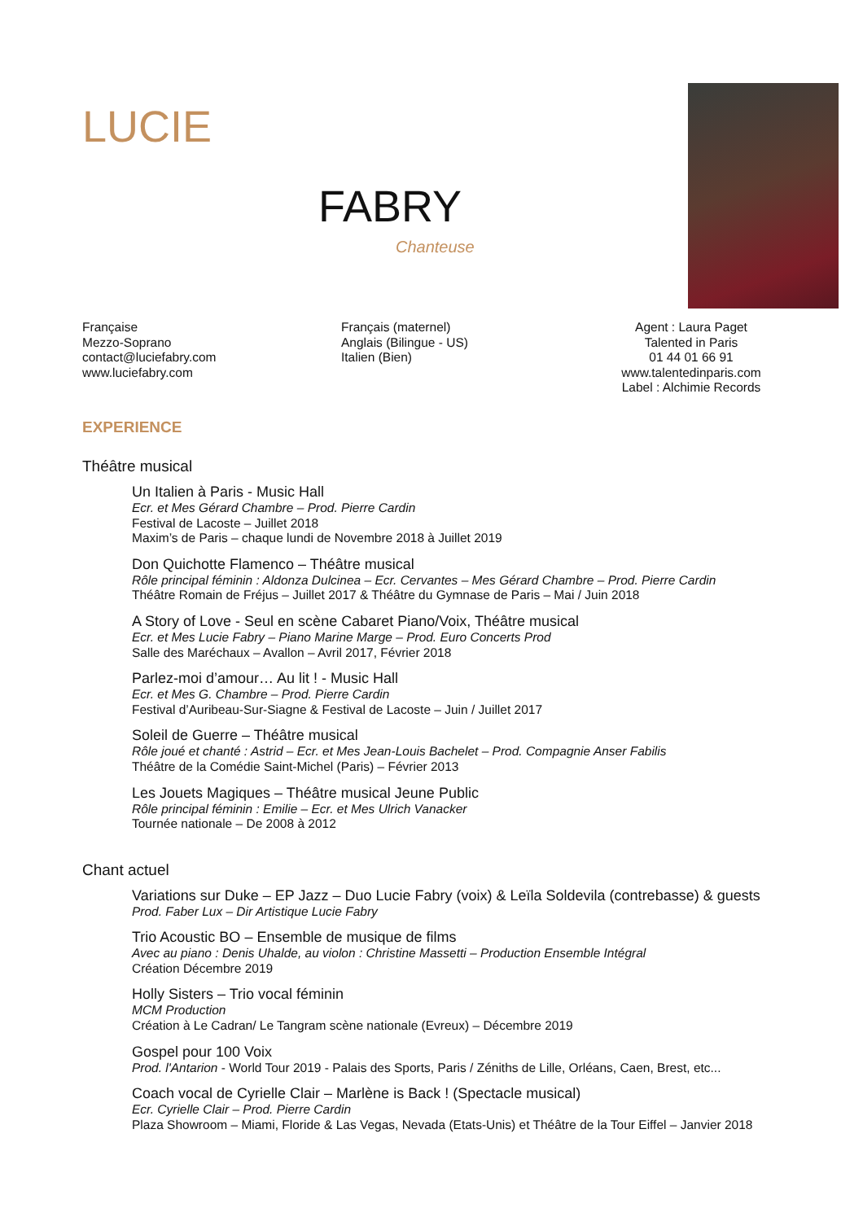LUCIE
FABRY
Chanteuse
Française
Mezzo-Soprano
contact@luciefabry.com
www.luciefabry.com
Français (maternel)
Anglais (Bilingue - US)
Italien (Bien)
Agent : Laura Paget
Talented in Paris
01 44 01 66 91
www.talentedinparis.com
Label : Alchimie Records
EXPERIENCE
Théâtre musical
Un Italien à Paris - Music Hall
Ecr. et Mes Gérard Chambre – Prod. Pierre Cardin
Festival de Lacoste – Juillet 2018
Maxim’s de Paris – chaque lundi de Novembre 2018 à Juillet 2019
Don Quichotte Flamenco – Théâtre musical
Rôle principal féminin : Aldonza Dulcinea – Ecr. Cervantes – Mes Gérard Chambre – Prod. Pierre Cardin
Théâtre Romain de Fréjus – Juillet 2017 & Théâtre du Gymnase de Paris – Mai / Juin 2018
A Story of Love - Seul en scène Cabaret Piano/Voix, Théâtre musical
Ecr. et Mes Lucie Fabry – Piano Marine Marge – Prod. Euro Concerts Prod
Salle des Maréchaux – Avallon – Avril 2017, Février 2018
Parlez-moi d’amour… Au lit ! - Music Hall
Ecr. et Mes G. Chambre – Prod. Pierre Cardin
Festival d’Auribeau-Sur-Siagne & Festival de Lacoste – Juin / Juillet 2017
Soleil de Guerre – Théâtre musical
Rôle joué et chanté : Astrid – Ecr. et Mes Jean-Louis Bachelet – Prod. Compagnie Anser Fabilis
Théâtre de la Comédie Saint-Michel (Paris) – Février 2013
Les Jouets Magiques – Théâtre musical Jeune Public
Rôle principal féminin : Emilie – Ecr. et Mes Ulrich Vanacker
Tournée nationale – De 2008 à 2012
Chant actuel
Variations sur Duke – EP Jazz – Duo Lucie Fabry (voix) & Leïla Soldevila (contrebasse) & guests
Prod. Faber Lux – Dir Artistique Lucie Fabry
Trio Acoustic BO – Ensemble de musique de films
Avec au piano : Denis Uhalde, au violon : Christine Massetti – Production Ensemble Intégral
Création Décembre 2019
Holly Sisters – Trio vocal féminin
MCM Production
Création à Le Cadran/ Le Tangram scène nationale (Evreux) – Décembre 2019
Gospel pour 100 Voix
Prod. l'Antarion - World Tour 2019 - Palais des Sports, Paris / Zéniths de Lille, Orléans, Caen, Brest, etc...
Coach vocal de Cyrielle Clair – Marlène is Back ! (Spectacle musical)
Ecr. Cyrielle Clair – Prod. Pierre Cardin
Plaza Showroom – Miami, Floride & Las Vegas, Nevada (Etats-Unis) et Théâtre de la Tour Eiffel – Janvier 2018